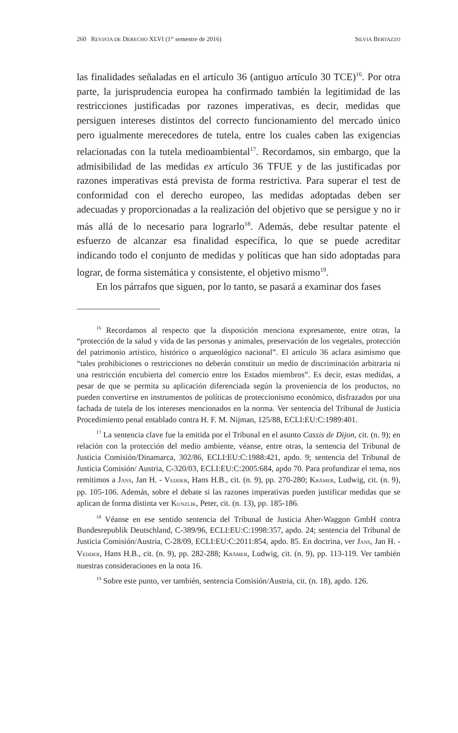260 REVISTA DE DERECHO XLVI (1<sup>er</sup> semestre de 2016) SILVIA BERTAZZO
las finalidades señaladas en el artículo 36 (antiguo artículo 30 TCE)<sup>16</sup>. Por otra parte, la jurisprudencia europea ha confirmado también la legitimidad de las restricciones justificadas por razones imperativas, es decir, medidas que persiguen intereses distintos del correcto funcionamiento del mercado único pero igualmente merecedores de tutela, entre los cuales caben las exigencias relacionadas con la tutela medioambiental<sup>17</sup>. Recordamos, sin embargo, que la admisibilidad de las medidas ex artículo 36 TFUE y de las justificadas por razones imperativas está prevista de forma restrictiva. Para superar el test de conformidad con el derecho europeo, las medidas adoptadas deben ser adecuadas y proporcionadas a la realización del objetivo que se persigue y no ir más allá de lo necesario para lograrlo<sup>18</sup>. Además, debe resultar patente el esfuerzo de alcanzar esa finalidad específica, lo que se puede acreditar indicando todo el conjunto de medidas y políticas que han sido adoptadas para lograr, de forma sistemática y consistente, el objetivo mismo<sup>19</sup>.
En los párrafos que siguen, por lo tanto, se pasará a examinar dos fases
<sup>16</sup> Recordamos al respecto que la disposición menciona expresamente, entre otras, la “protección de la salud y vida de las personas y animales, preservación de los vegetales, protección del patrimonio artístico, histórico o arqueológico nacional”. El artículo 36 aclara asimismo que “tales prohibiciones o restricciones no deberán constituir un medio de discriminación arbitraria ni una restricción encubierta del comercio entre los Estados miembros”. Es decir, estas medidas, a pesar de que se permita su aplicación diferenciada según la proveniencia de los productos, no pueden convertirse en instrumentos de políticas de proteccionismo económico, disfrazados por una fachada de tutela de los intereses mencionados en la norma. Ver sentencia del Tribunal de Justicia Procedimiento penal entablado contra H. F. M. Nijman, 125/88, ECLI:EU:C:1989:401.
<sup>17</sup> La sentencia clave fue la emitida por el Tribunal en el asunto Cassis de Dijon, cit. (n. 9); en relación con la protección del medio ambiente, véanse, entre otras, la sentencia del Tribunal de Justicia Comisión/Dinamarca, 302/86, ECLI:EU:C:1988:421, apdo. 9; sentencia del Tribunal de Justicia Comisión/ Austria, C-320/03, ECLI:EU:C:2005:684, apdo 70. Para profundizar el tema, nos remitimos a JANS, Jan H. - VEDDER, Hans H.B., cit. (n. 9), pp. 270-280; KRÄMER, Ludwig, cit. (n. 9), pp. 105-106. Además, sobre el debate si las razones imperativas pueden justificar medidas que se aplican de forma distinta ver KUNZLIK, Peter, cit. (n. 13), pp. 185-186.
<sup>18</sup> Véanse en ese sentido sentencia del Tribunal de Justicia Aher-Waggon GmbH contra Bundesrepublik Deutschland, C-389/96, ECLI:EU:C:1998:357, apdo. 24; sentencia del Tribunal de Justicia Comisión/Austria, C-28/09, ECLI:EU:C:2011:854, apdo. 85. En doctrina, ver JANS, Jan H. - VEDDER, Hans H.B., cit. (n. 9), pp. 282-288; KRÄMER, Ludwig, cit. (n. 9), pp. 113-119. Ver también nuestras consideraciones en la nota 16.
<sup>19</sup> Sobre este punto, ver también, sentencia Comisión/Austria, cit. (n. 18), apdo. 126.